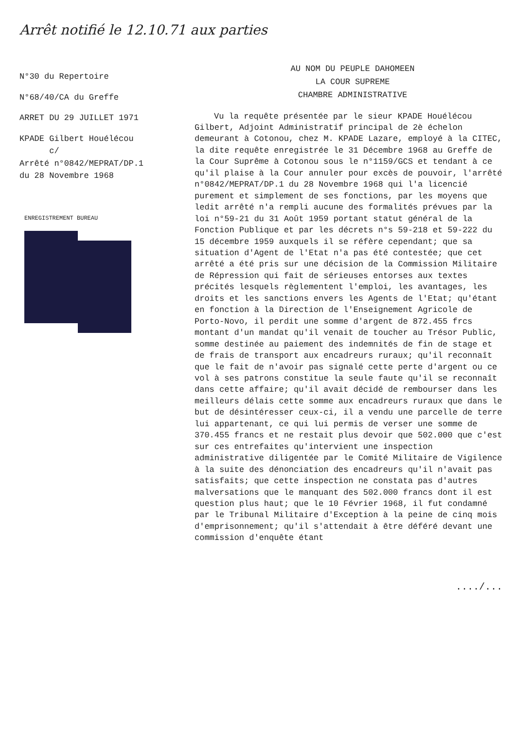Arrêt notifié le 12.10.71 aux parties
N°30 du Repertoire
N°68/40/CA du Greffe
ARRET DU 29 JUILLET 1971
KPADE Gilbert Houélécou
c/
Arrêté n°0842/MEPRAT/DP.1
du 28 Novembre 1968
ENREGISTREMENT BUREAU
AU NOM DU PEUPLE DAHOMEEN
LA COUR SUPREME
CHAMBRE ADMINISTRATIVE
Vu la requête présentée par le sieur KPADE Houélécou Gilbert, Adjoint Administratif principal de 2è échelon demeurant à Cotonou, chez M. KPADE Lazare, employé à la CITEC, la dite requête enregistrée le 31 Décembre 1968 au Greffe de la Cour Suprême à Cotonou sous le n°1159/GCS et tendant à ce qu'il plaise à la Cour annuler pour excès de pouvoir, l'arrêté n°0842/MEPRAT/DP.1 du 28 Novembre 1968 qui l'a licencié purement et simplement de ses fonctions, par les moyens que ledit arrêté n'a rempli aucune des formalités prévues par la loi n°59-21 du 31 Août 1959 portant statut général de la Fonction Publique et par les décrets n°s 59-218 et 59-222 du 15 décembre 1959 auxquels il se réfère cependant; que sa situation d'Agent de l'Etat n'a pas été contestée; que cet arrêté a été pris sur une décision de la Commission Militaire de Répression qui fait de sérieuses entorses aux textes précités lesquels règlementent l'emploi, les avantages, les droits et les sanctions envers les Agents de l'Etat; qu'étant en fonction à la Direction de l'Enseignement Agricole de Porto-Novo, il perdit une somme d'argent de 872.455 frcs montant d'un mandat qu'il venait de toucher au Trésor Public, somme destinée au paiement des indemnités de fin de stage et de frais de transport aux encadreurs ruraux; qu'il reconnaît que le fait de n'avoir pas signalé cette perte d'argent ou ce vol à ses patrons constitue la seule faute qu'il se reconnaît dans cette affaire; qu'il avait décidé de rembourser dans les meilleurs délais cette somme aux encadreurs ruraux que dans le but de désintéresser ceux-ci, il a vendu une parcelle de terre lui appartenant, ce qui lui permis de verser une somme de 370.455 francs et ne restait plus devoir que 502.000 que c'est sur ces entrefaites qu'intervient une inspection administrative diligentée par le Comité Militaire de Vigilence à la suite des dénonciation des encadreurs qu'il n'avait pas satisfaits; que cette inspection ne constata pas d'autres malversations que le manquant des 502.000 francs dont il est question plus haut; que le 10 Février 1968, il fut condamné par le Tribunal Militaire d'Exception à la peine de cinq mois d'emprisonnement; qu'il s'attendait à être déféré devant une commission d'enquête étant
..../...